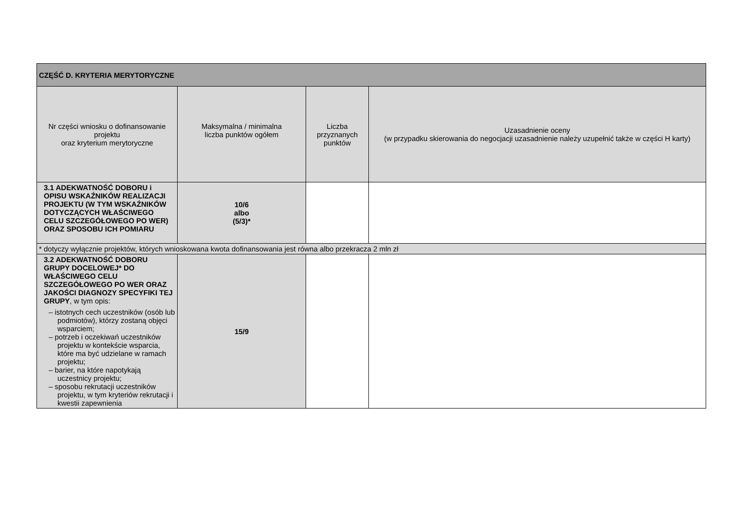| CZĘŚĆ D. KRYTERIA MERYTORYCZNE | | | |
| Nr części wniosku o dofinansowanie projektu oraz kryterium merytoryczne | Maksymalna / minimalna liczba punktów ogółem | Liczba przyznanych punktów | Uzasadnienie oceny (w przypadku skierowania do negocjacji uzasadnienie należy uzupełnić także w części H karty) |
| 3.1 ADEKWATNOŚĆ DOBORU i OPISU WSKAŹNIKÓW REALIZACJI PROJEKTU (W TYM WSKAŹNIKÓW DOTYCZĄCYCH WŁAŚCIWEGO CELU SZCZEGÓŁOWEGO PO WER) ORAZ SPOSOBU ICH POMIARU | 10/6 albo (5/3)* | | |
| * dotyczy wyłącznie projektów, których wnioskowana kwota dofinansowania jest równa albo przekracza 2 mln zł | | | |
| 3.2 ADEKWATNOŚĆ DOBORU GRUPY DOCELOWEJ* DO WŁAŚCIWEGO CELU SZCZEGÓŁOWEGO PO WER ORAZ JAKOŚCI DIAGNOZY SPECYFIKI TEJ GRUPY , w tym opis: – istotnych cech uczestników (osób lub podmiotów), którzy zostaną objęci wsparciem; – potrzeb i oczekiwań uczestników projektu w kontekście wsparcia, które ma być udzielane w ramach projektu; – barier, na które napotykają uczestnicy projektu; – sposobu rekrutacji uczestników projektu, w tym kryteriów rekrutacji i kwestii zapewnienia | 15/9 | | |